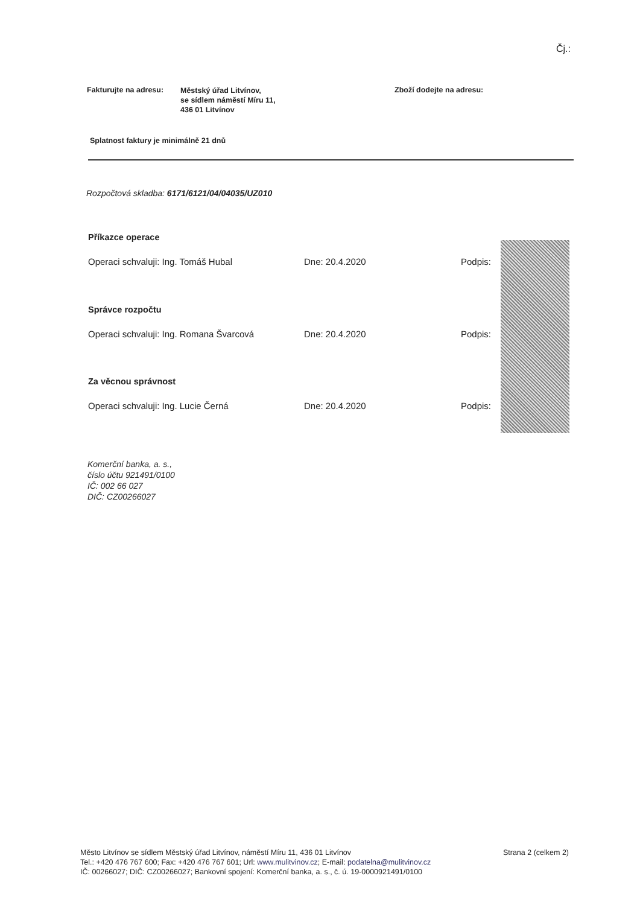Čj.:
Fakturujte na adresu:
Městský úřad Litvínov,
se sídlem náměstí Míru 11,
436 01 Litvínov
Zboží dodejte na adresu:
Splatnost faktury je minimálně 21 dnů
Rozpočtová skladba: 6171/6121/04/04035/UZ010
Příkazce operace
Operaci schvaluji: Ing. Tomáš Hubal Dne: 20.4.2020 Podpis:
Správce rozpočtu
Operaci schvaluji: Ing. Romana Švarcová Dne: 20.4.2020 Podpis:
Za věcnou správnost
Operaci schvaluji: Ing. Lucie Černá Dne: 20.4.2020 Podpis:
Komerční banka, a. s.,
číslo účtu 921491/0100
IČ: 002 66 027
DIČ: CZ00266027
Město Litvínov se sídlem Městský úřad Litvínov, náměstí Míru 11, 436 01 Litvínov
Tel.: +420 476 767 600; Fax: +420 476 767 601; Url: www.mulitvinov.cz; E-mail: podatelna@mulitvinov.cz
IČ: 00266027; DIČ: CZ00266027; Bankovní spojení: Komerční banka, a. s., č. ú. 19-0000921491/0100
Strana 2 (celkem 2)